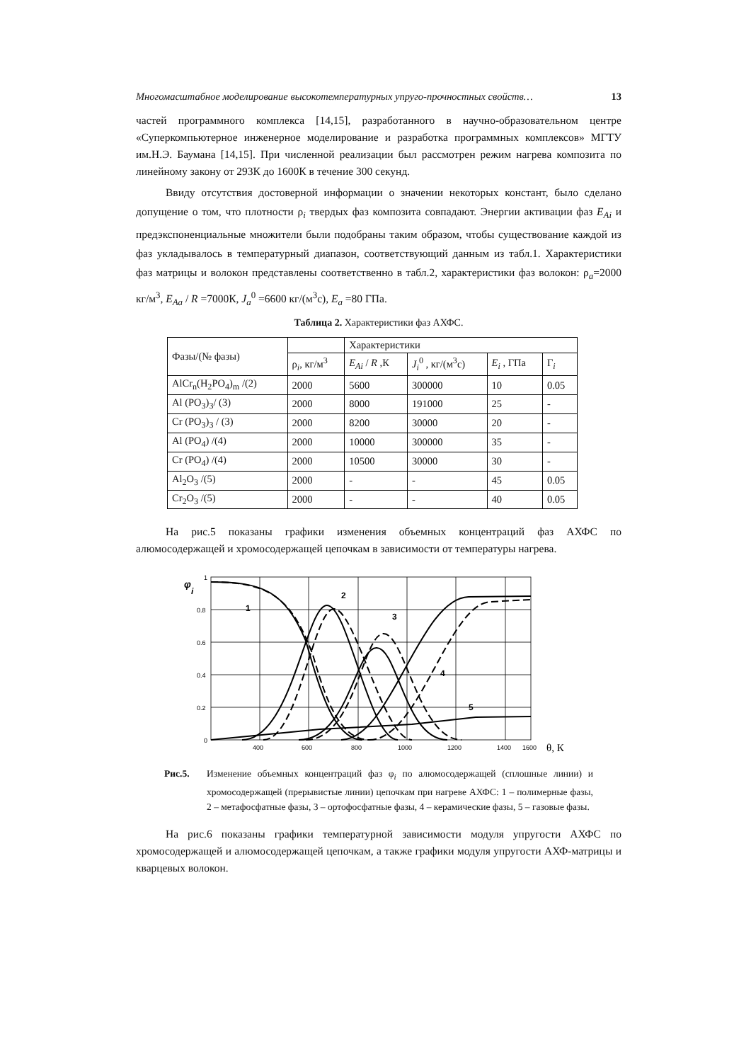Многомасштабное моделирование высокотемпературных упруго-прочностных свойств… 13
частей программного комплекса [14,15], разработанного в научно-образовательном центре «Суперкомпьютерное инженерное моделирование и разработка программных комплексов» МГТУ им.Н.Э. Баумана [14,15]. При численной реализации был рассмотрен режим нагрева композита по линейному закону от 293К до 1600К в течение 300 секунд.
Ввиду отсутствия достоверной информации о значении некоторых констант, было сделано допущение о том, что плотности ρ<sub>i</sub> твердых фаз композита совпадают. Энергии активации фаз E<sub>Ai</sub> и предэкспоненциальные множители были подобраны таким образом, чтобы существование каждой из фаз укладывалось в температурный диапазон, соответствующий данным из табл.1. Характеристики фаз матрицы и волокон представлены соответственно в табл.2, характеристики фаз волокон: ρ<sub>a</sub>=2000 кг/м<sup>3</sup>, E<sub>Aa</sub> / R =7000К, J<sub>a</sub><sup>0</sup> =6600 кг/(м<sup>3</sup>с), E<sub>a</sub> =80 ГПа.
Таблица 2. Характеристики фаз АХФС.
| Фазы/(№ фазы) | | Характеристики | | | |
| --- | --- | --- | --- | --- | --- |
| | ρ<sub>i</sub>, кг/м<sup>3</sup> | E<sub>Ai</sub> / R ,К | J<sub>i</sub><sup>0</sup> , кг/(м<sup>3</sup>с) | E<sub>i</sub> , ГПа | Г<sub>i</sub> |
| AlCr<sub>n</sub>(H<sub>2</sub>PO<sub>4</sub>)<sub>m</sub> /(2) | 2000 | 5600 | 300000 | 10 | 0.05 |
| Al (PO<sub>3</sub>)<sub>3</sub>/ (3) | 2000 | 8000 | 191000 | 25 | - |
| Cr (PO<sub>3</sub>)<sub>3</sub> / (3) | 2000 | 8200 | 30000 | 20 | - |
| Al (PO<sub>4</sub>) /(4) | 2000 | 10000 | 300000 | 35 | - |
| Cr (PO<sub>4</sub>) /(4) | 2000 | 10500 | 30000 | 30 | - |
| Al<sub>2</sub>O<sub>3</sub> /(5) | 2000 | - | - | 45 | 0.05 |
| Cr<sub>2</sub>O<sub>3</sub> /(5) | 2000 | - | - | 40 | 0.05 |
На рис.5 показаны графики изменения объемных концентраций фаз АХФС по алюмосодержащей и хромосодержащей цепочкам в зависимости от температуры нагрева.
φ
i
1
0.8
0.6
0.4
0.2
0
400
600
800
1000
1200
1400
1600
θ, К
1
2
3
4
5
Рис.5. Изменение объемных концентраций фаз φ<sub>i</sub> по алюмосодержащей (сплошные линии) и хромосодержащей (прерывистые линии) цепочкам при нагреве АХФС: 1 – полимерные фазы, 2 – метафосфатные фазы, 3 – ортофосфатные фазы, 4 – керамические фазы, 5 – газовые фазы.
На рис.6 показаны графики температурной зависимости модуля упругости АХФС по хромосодержащей и алюмосодержащей цепочкам, а также графики модуля упругости АХФ-матрицы и кварцевых волокон.